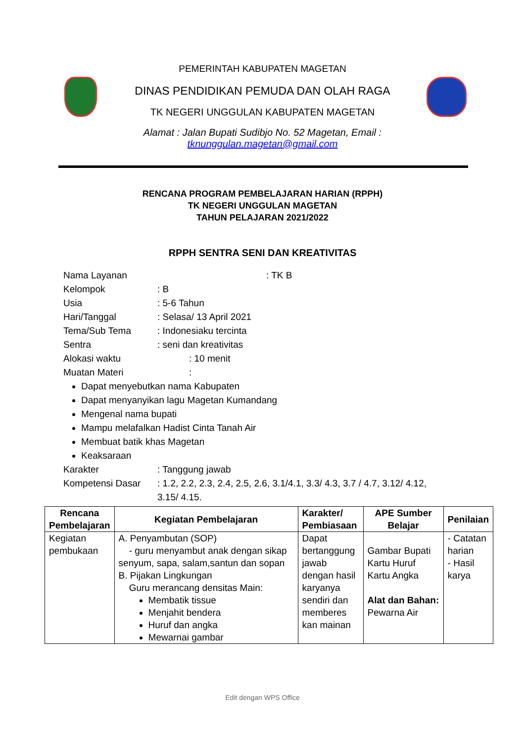PEMERINTAH KABUPATEN MAGETAN
DINAS PENDIDIKAN PEMUDA DAN OLAH RAGA
TK NEGERI UNGGULAN KABUPATEN MAGETAN
Alamat : Jalan Bupati Sudibjo No. 52 Magetan, Email :
tknunggulan.magetan@gmail.com
RENCANA PROGRAM PEMBELAJARAN HARIAN (RPPH)
TK NEGERI UNGGULAN MAGETAN
TAHUN PELAJARAN 2021/2022
RPPH SENTRA SENI DAN KREATIVITAS
Nama Layanan: TK B
Kelompok: B
Usia: 5-6 Tahun
Hari/Tanggal: Selasa/ 13 April 2021
Tema/Sub Tema: Indonesiaku tercinta
Sentra: seni dan kreativitas
Alokasi waktu: 10 menit
Muatan Materi:
Dapat menyebutkan nama Kabupaten
Dapat menyanyikan lagu Magetan Kumandang
Mengenal nama bupati
Mampu melafalkan Hadist Cinta Tanah Air
Membuat batik khas Magetan
Keaksaraan
Karakter: Tanggung jawab
Kompetensi Dasar: 1.2, 2.2, 2.3, 2.4, 2.5, 2.6, 3.1/4.1, 3.3/ 4.3, 3.7 / 4.7, 3.12/ 4.12,
3.15/ 4.15.
| Rencana Pembelajaran | Kegiatan Pembelajaran | Karakter/ Pembiasaan | APE Sumber Belajar | Penilaian |
| --- | --- | --- | --- | --- |
| Kegiatan pembukaan | A. Penyambutan (SOP) - guru menyambut anak dengan sikap senyum, sapa, salam,santun dan sopan B. Pijakan Lingkungan Guru merancang densitas Main: Membatik tissue Menjahit bendera Huruf dan angka Mewarnai gambar | Dapat bertanggung jawab dengan hasil karyanya sendiri dan memberes kan mainan | Gambar Bupati Kartu Huruf Kartu Angka Alat dan Bahan: Pewarna Air | - Catatan harian - Hasil karya |
Edit dengan WPS Office